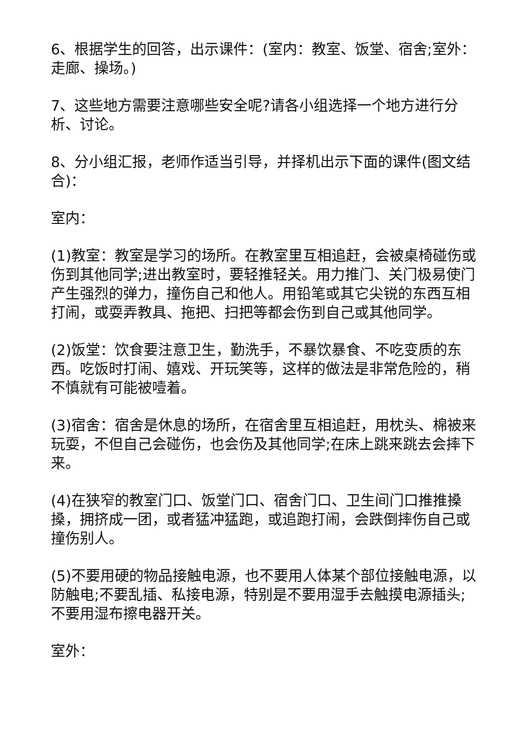6、根据学生的回答，出示课件：(室内：教室、饭堂、宿舍;室外：走廊、操场。)
7、这些地方需要注意哪些安全呢?请各小组选择一个地方进行分析、讨论。
8、分小组汇报，老师作适当引导，并择机出示下面的课件(图文结合)：
室内：
(1)教室：教室是学习的场所。在教室里互相追赶，会被桌椅碰伤或伤到其他同学;进出教室时，要轻推轻关。用力推门、关门极易使门产生强烈的弹力，撞伤自己和他人。用铅笔或其它尖锐的东西互相打闹，或耍弄教具、拖把、扫把等都会伤到自己或其他同学。
(2)饭堂：饮食要注意卫生，勤洗手，不暴饮暴食、不吃变质的东西。吃饭时打闹、嬉戏、开玩笑等，这样的做法是非常危险的，稍不慎就有可能被噎着。
(3)宿舍：宿舍是休息的场所，在宿舍里互相追赶，用枕头、棉被来玩耍，不但自己会碰伤，也会伤及其他同学;在床上跳来跳去会摔下来。
(4)在狭窄的教室门口、饭堂门口、宿舍门口、卫生间门口推推搡搡，拥挤成一团，或者猛冲猛跑，或追跑打闹，会跌倒摔伤自己或撞伤别人。
(5)不要用硬的物品接触电源，也不要用人体某个部位接触电源，以防触电;不要乱插、私接电源，特别是不要用湿手去触摸电源插头;不要用湿布擦电器开关。
室外：